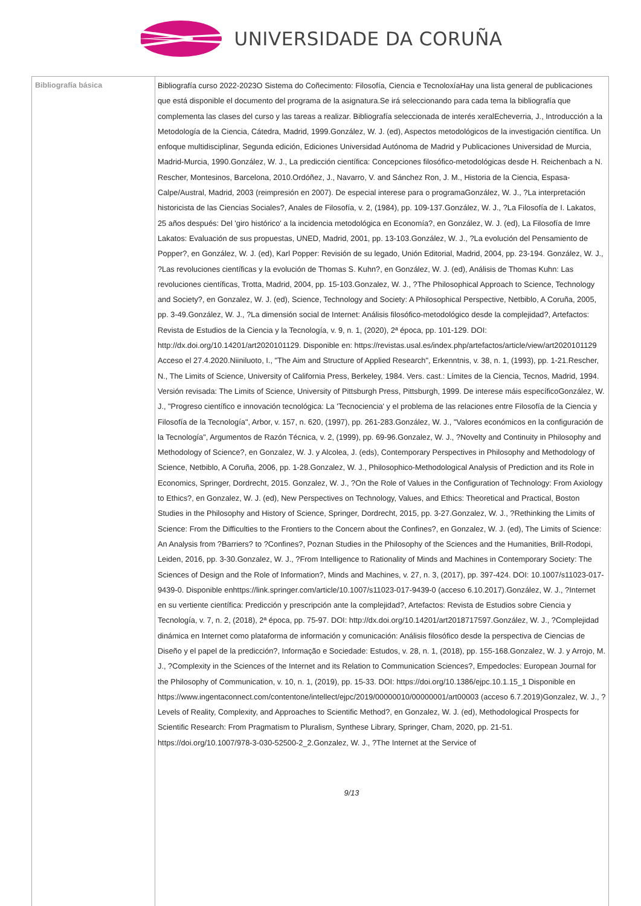UNIVERSIDADE DA CORUÑA
| Bibliografía básica | Bibliografía curso 2022-2023O Sistema do Coñecimento: Filosofía, Ciencia e TecnoloxíaHay una lista general de publicaciones que está disponible el documento del programa de la asignatura.Se irá seleccionando para cada tema la bibliografía que complementa las clases del curso y las tareas a realizar. Bibliografía seleccionada de interés xeralEcheverria, J., Introducción a la Metodología de la Ciencia, Cátedra, Madrid, 1999.González, W. J. (ed), Aspectos metodológicos de la investigación científica. Un enfoque multidisciplinar, Segunda edición, Ediciones Universidad Autónoma de Madrid y Publicaciones Universidad de Murcia, Madrid-Murcia, 1990.González, W. J., La predicción científica: Concepciones filosófico-metodológicas desde H. Reichenbach a N. Rescher, Montesinos, Barcelona, 2010.Ordóñez, J., Navarro, V. and Sánchez Ron, J. M., Historia de la Ciencia, Espasa-Calpe/Austral, Madrid, 2003 (reimpresión en 2007). De especial interese para o programaGonzález, W. J., ?La interpretación historicista de las Ciencias Sociales?, Anales de Filosofía, v. 2, (1984), pp. 109-137.González, W. J., ?La Filosofía de I. Lakatos, 25 años después: Del 'giro histórico' a la incidencia metodológica en Economía?, en González, W. J. (ed), La Filosofía de Imre Lakatos: Evaluación de sus propuestas, UNED, Madrid, 2001, pp. 13-103.González, W. J., ?La evolución del Pensamiento de Popper?, en González, W. J. (ed), Karl Popper: Revisión de su legado, Unión Editorial, Madrid, 2004, pp. 23-194. González, W. J., ?Las revoluciones científicas y la evolución de Thomas S. Kuhn?, en González, W. J. (ed), Análisis de Thomas Kuhn: Las revoluciones científicas, Trotta, Madrid, 2004, pp. 15-103.Gonzalez, W. J., ?The Philosophical Approach to Science, Technology and Society?, en Gonzalez, W. J. (ed), Science, Technology and Society: A Philosophical Perspective, Netbiblo, A Coruña, 2005, pp. 3-49.González, W. J., ?La dimensión social de Internet: Análisis filosófico-metodológico desde la complejidad?, Artefactos: Revista de Estudios de la Ciencia y la Tecnología, v. 9, n. 1, (2020), 2ª época, pp. 101-129. DOI: http://dx.doi.org/10.14201/art2020101129. Disponible en: https://revistas.usal.es/index.php/artefactos/article/view/art2020101129 Acceso el 27.4.2020.Niiniluoto, I., "The Aim and Structure of Applied Research", Erkenntnis, v. 38, n. 1, (1993), pp. 1-21.Rescher, N., The Limits of Science, University of California Press, Berkeley, 1984. Vers. cast.: Límites de la Ciencia, Tecnos, Madrid, 1994. Versión revisada: The Limits of Science, University of Pittsburgh Press, Pittsburgh, 1999. De interese máis específicoGonzález, W. J., "Progreso científico e innovación tecnológica: La 'Tecnociencia' y el problema de las relaciones entre Filosofía de la Ciencia y Filosofía de la Tecnología", Arbor, v. 157, n. 620, (1997), pp. 261-283.González, W. J., "Valores económicos en la configuración de la Tecnología", Argumentos de Razón Técnica, v. 2, (1999), pp. 69-96.Gonzalez, W. J., ?Novelty and Continuity in Philosophy and Methodology of Science?, en Gonzalez, W. J. y Alcolea, J. (eds), Contemporary Perspectives in Philosophy and Methodology of Science, Netbiblo, A Coruña, 2006, pp. 1-28.Gonzalez, W. J., Philosophico-Methodological Analysis of Prediction and its Role in Economics, Springer, Dordrecht, 2015. Gonzalez, W. J., ?On the Role of Values in the Configuration of Technology: From Axiology to Ethics?, en Gonzalez, W. J. (ed), New Perspectives on Technology, Values, and Ethics: Theoretical and Practical, Boston Studies in the Philosophy and History of Science, Springer, Dordrecht, 2015, pp. 3-27.Gonzalez, W. J., ?Rethinking the Limits of Science: From the Difficulties to the Frontiers to the Concern about the Confines?, en Gonzalez, W. J. (ed), The Limits of Science: An Analysis from ?Barriers? to ?Confines?, Poznan Studies in the Philosophy of the Sciences and the Humanities, Brill-Rodopi, Leiden, 2016, pp. 3-30.Gonzalez, W. J., ?From Intelligence to Rationality of Minds and Machines in Contemporary Society: The Sciences of Design and the Role of Information?, Minds and Machines, v. 27, n. 3, (2017), pp. 397-424. DOI: 10.1007/s11023-017-9439-0. Disponible enhttps://link.springer.com/article/10.1007/s11023-017-9439-0 (acceso 6.10.2017).González, W. J., ?Internet en su vertiente científica: Predicción y prescripción ante la complejidad?, Artefactos: Revista de Estudios sobre Ciencia y Tecnología, v. 7, n. 2, (2018), 2ª época, pp. 75-97. DOI: http://dx.doi.org/10.14201/art2018717597.González, W. J., ?Complejidad dinámica en Internet como plataforma de información y comunicación: Análisis filosófico desde la perspectiva de Ciencias de Diseño y el papel de la predicción?, Informação e Sociedade: Estudos, v. 28, n. 1, (2018), pp. 155-168.Gonzalez, W. J. y Arrojo, M. J., ?Complexity in the Sciences of the Internet and its Relation to Communication Sciences?, Empedocles: European Journal for the Philosophy of Communication, v. 10, n. 1, (2019), pp. 15-33. DOI: https://doi.org/10.1386/ejpc.10.1.15_1 Disponible en https://www.ingentaconnect.com/contentone/intellect/ejpc/2019/00000010/00000001/art00003 (acceso 6.7.2019)Gonzalez, W. J., ?Levels of Reality, Complexity, and Approaches to Scientific Method?, en Gonzalez, W. J. (ed), Methodological Prospects for Scientific Research: From Pragmatism to Pluralism, Synthese Library, Springer, Cham, 2020, pp. 21-51. https://doi.org/10.1007/978-3-030-52500-2_2.Gonzalez, W. J., ?The Internet at the Service of 9/13 |